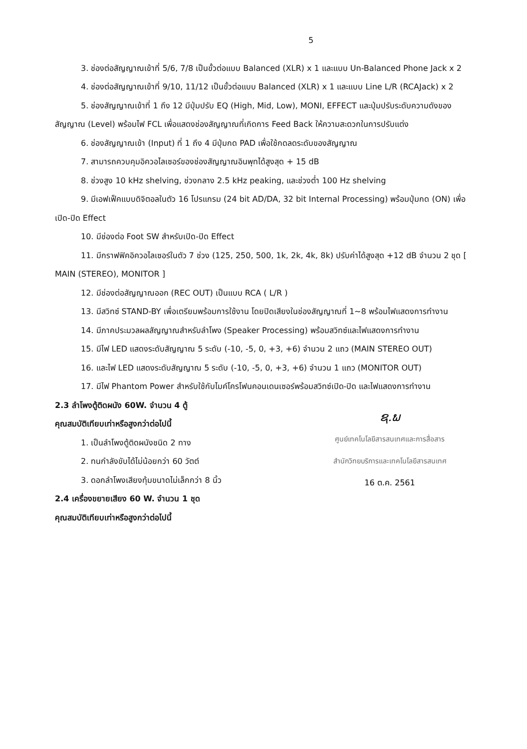5
3. ช่องต่อสัญญาณเข้าที่ 5/6, 7/8 เป็นขั้วต่อแบบ Balanced (XLR) x 1 และแบบ Un-Balanced Phone Jack x 2
4. ช่องต่อสัญญาณเข้าที่ 9/10, 11/12 เป็นขั้วต่อแบบ Balanced (XLR) x 1 และแบบ Line L/R (RCAJack) x 2
5. ช่องสัญญาณเข้าที่ 1 ถึง 12 มีปุ่มปรับ EQ (High, Mid, Low), MONI, EFFECT และปุ่มปรับระดับความดังของสัญญาณ (Level) พร้อมไฟ FCL เพื่อแสดงช่องสัญญาณที่เกิดการ Feed Back ให้ความสะดวกในการปรับแต่ง
6. ช่องสัญญาณเข้า (Input) ที่ 1 ถึง 4 มีปุ่มกด PAD เพื่อใช้กดลดระดับของสัญญาณ
7. สามารถควบคุมอิควอไลเซอร์ของช่องสัญญาณอินพุทได้สูงสุด + 15 dB
8. ช่วงสูง 10 kHz shelving, ช่วงกลาง 2.5 kHz peaking, และช่วงต่ำ 100 Hz shelving
9. มีเอฟเฟ็คแบบดิจิตอลในตัว 16 โปรแกรม (24 bit AD/DA, 32 bit Internal Processing) พร้อมปุ่มกด (ON) เพื่อเปิด-ปิด Effect
10. มีช่องต่อ Foot SW สำหรับเปิด-ปิด Effect
11. มีกราฟฟิคอิควอไลเซอร์ในตัว 7 ช่วง (125, 250, 500, 1k, 2k, 4k, 8k) ปรับค่าได้สูงสุด +12 dB จำนวน 2 ชุด [ MAIN (STEREO), MONITOR ]
12. มีช่องต่อสัญญาณออก (REC OUT) เป็นแบบ RCA ( L/R )
13. มีสวิทซ์ STAND-BY เพื่อเตรียมพร้อมการใช้งาน โดยปิดเสียงในช่องสัญญาณที่ 1~8 พร้อมไฟแสดงการทำงาน
14. มีภาคประมวลผลสัญญาณสำหรับลำโพง (Speaker Processing) พร้อมสวิทซ์และไฟแสดงการทำงาน
15. มีไฟ LED แสดงระดับสัญญาณ 5 ระดับ (-10, -5, 0, +3, +6) จำนวน 2 แถว (MAIN STEREO OUT)
16. และไฟ LED แสดงระดับสัญญาณ 5 ระดับ (-10, -5, 0, +3, +6) จำนวน 1 แถว (MONITOR OUT)
17. มีไฟ Phantom Power สำหรับใช้กับไมค์โครโฟนคอนเดนเซอร์พร้อมสวิทซ์เปิด-ปิด และไฟแสดงการทำงาน
2.3 ลำโพงตู้ติดผนัง 60W. จำนวน 4 ตู้
คุณสมบัติเทียบเท่าหรือสูงกว่าต่อไปนี้
1. เป็นลำโพงตู้ติดผนังชนิด 2 ทาง
2. ทนกำลังขับได้ไม่น้อยกว่า 60 วัตต์
3. ดอกลำโพงเสียงทุ้มขนาดไม่เล็กกว่า 8 นิ้ว
2.4 เครื่องขยายเสียง 60 W. จำนวน 1 ชุด
คุณสมบัติเทียบเท่าหรือสูงกว่าต่อไปนี้
ຊ.ພ
ศูนย์เทคโนโลยีสารสนเทศและการสื่อสาร
สำนักวิทยบริการและเทคโนโลยีสารสนเทศ
16 ต.ค. 2561